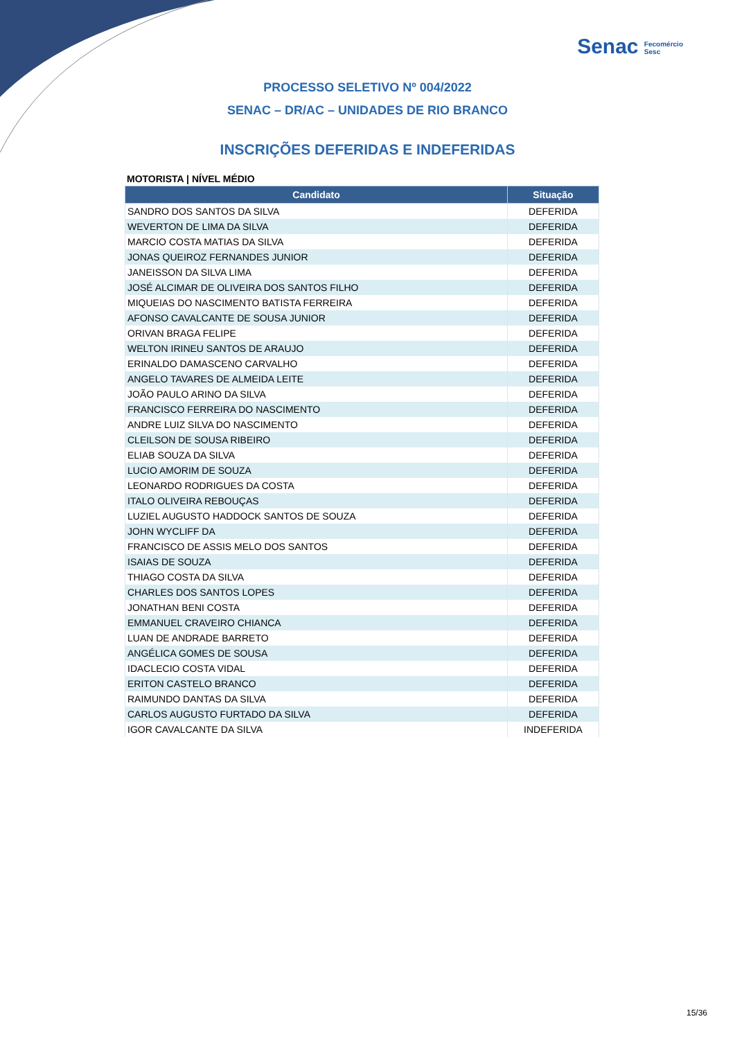Senac Fecomércio
Sesc
PROCESSO SELETIVO Nº 004/2022
SENAC – DR/AC – UNIDADES DE RIO BRANCO
INSCRIÇÕES DEFERIDAS E INDEFERIDAS
MOTORISTA | NÍVEL MÉDIO
| Candidato | Situação |
| --- | --- |
| SANDRO DOS SANTOS DA SILVA | DEFERIDA |
| WEVERTON DE LIMA DA SILVA | DEFERIDA |
| MARCIO COSTA MATIAS DA SILVA | DEFERIDA |
| JONAS QUEIROZ FERNANDES JUNIOR | DEFERIDA |
| JANEISSON DA SILVA LIMA | DEFERIDA |
| JOSÉ ALCIMAR DE OLIVEIRA DOS SANTOS FILHO | DEFERIDA |
| MIQUEIAS DO NASCIMENTO BATISTA FERREIRA | DEFERIDA |
| AFONSO CAVALCANTE DE SOUSA JUNIOR | DEFERIDA |
| ORIVAN BRAGA FELIPE | DEFERIDA |
| WELTON IRINEU SANTOS DE ARAUJO | DEFERIDA |
| ERINALDO DAMASCENO CARVALHO | DEFERIDA |
| ANGELO TAVARES DE ALMEIDA LEITE | DEFERIDA |
| JOÃO PAULO ARINO DA SILVA | DEFERIDA |
| FRANCISCO FERREIRA DO NASCIMENTO | DEFERIDA |
| ANDRE LUIZ SILVA DO NASCIMENTO | DEFERIDA |
| CLEILSON DE SOUSA RIBEIRO | DEFERIDA |
| ELIAB SOUZA DA SILVA | DEFERIDA |
| LUCIO AMORIM DE SOUZA | DEFERIDA |
| LEONARDO RODRIGUES DA COSTA | DEFERIDA |
| ITALO OLIVEIRA REBOUÇAS | DEFERIDA |
| LUZIEL AUGUSTO HADDOCK SANTOS DE SOUZA | DEFERIDA |
| JOHN WYCLIFF DA | DEFERIDA |
| FRANCISCO DE ASSIS MELO DOS SANTOS | DEFERIDA |
| ISAIAS DE SOUZA | DEFERIDA |
| THIAGO COSTA DA SILVA | DEFERIDA |
| CHARLES DOS SANTOS LOPES | DEFERIDA |
| JONATHAN BENI COSTA | DEFERIDA |
| EMMANUEL CRAVEIRO CHIANCA | DEFERIDA |
| LUAN DE ANDRADE BARRETO | DEFERIDA |
| ANGÉLICA GOMES DE SOUSA | DEFERIDA |
| IDACLECIO COSTA VIDAL | DEFERIDA |
| ERITON CASTELO BRANCO | DEFERIDA |
| RAIMUNDO DANTAS DA SILVA | DEFERIDA |
| CARLOS AUGUSTO FURTADO DA SILVA | DEFERIDA |
| IGOR CAVALCANTE DA SILVA | INDEFERIDA |
15/36